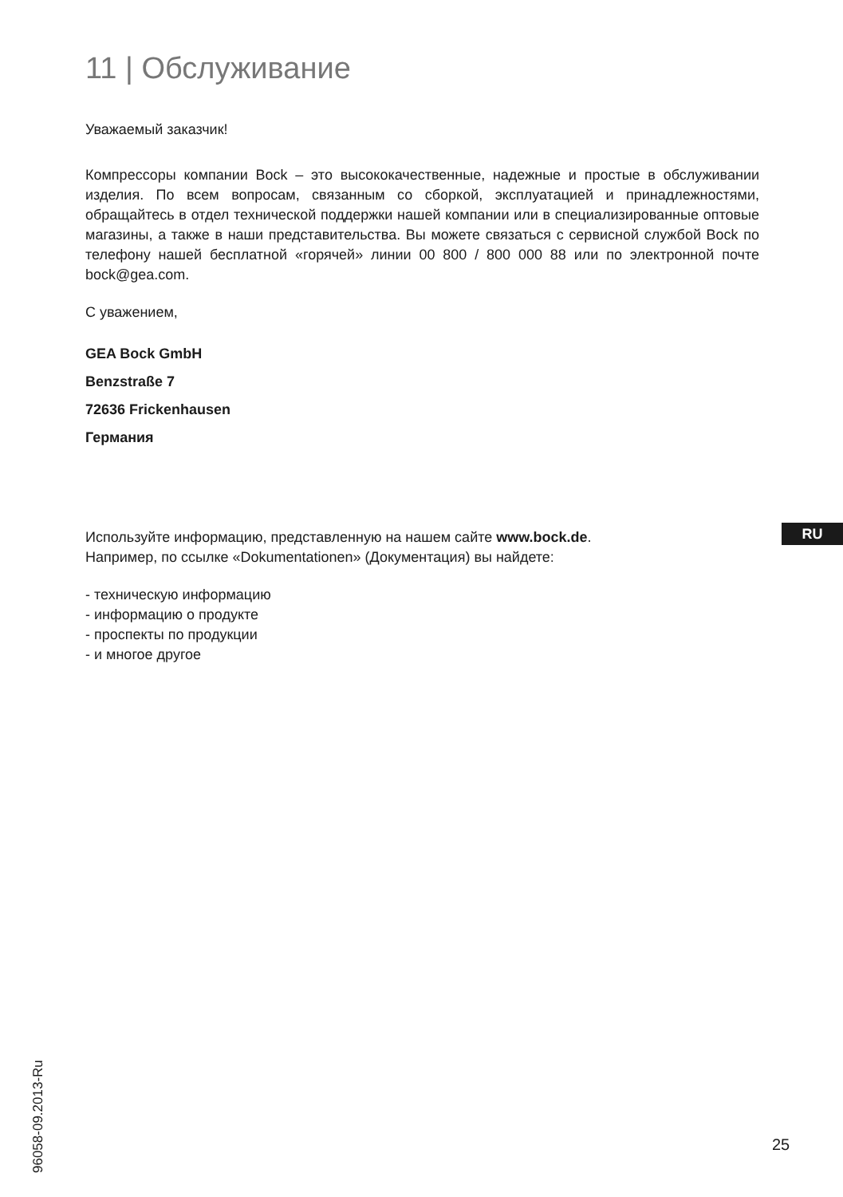11 | Обслуживание
Уважаемый заказчик!
Компрессоры компании Bock – это высококачественные, надежные и простые в обслуживании изделия. По всем вопросам, связанным со сборкой, эксплуатацией и принадлежностями, обращайтесь в отдел технической поддержки нашей компании или в специализированные оптовые магазины, а также в наши представительства. Вы можете связаться с сервисной службой Bock по телефону нашей бесплатной «горячей» линии 00 800 / 800 000 88 или по электронной почте bock@gea.com.
С уважением,
GEA Bock GmbH
Benzstraße 7
72636 Frickenhausen
Германия
Используйте информацию, представленную на нашем сайте www.bock.de.
Например, по ссылке «Dokumentationen» (Документация) вы найдете:
- техническую информацию
- информацию о продукте
- проспекты по продукции
- и многое другое
RU
96058-09.2013-Ru
25